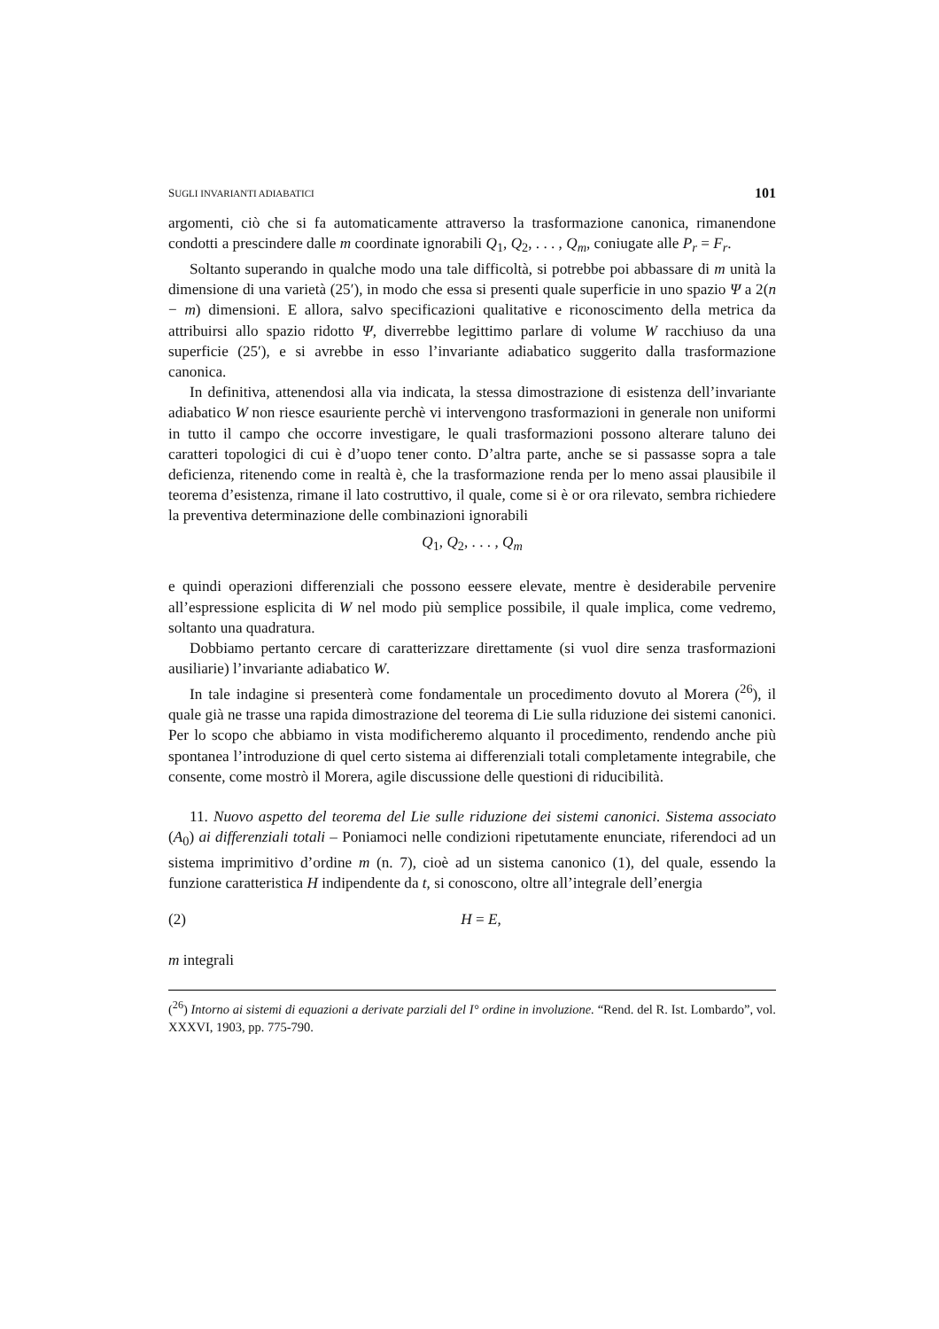SUGLI INVARIANTI ADIABATICI 101
argomenti, ciò che si fa automaticamente attraverso la trasformazione canonica, rimanendone condotti a prescindere dalle m coordinate ignorabili Q<sub>1</sub>, Q<sub>2</sub>, . . . , Q<sub>m</sub>, coniugate alle P<sub>r</sub> = F<sub>r</sub>.
Soltanto superando in qualche modo una tale difficoltà, si potrebbe poi abbassare di m unità la dimensione di una varietà (25′), in modo che essa si presenti quale superficie in uno spazio Ψ a 2(n − m) dimensioni. E allora, salvo specificazioni qualitative e riconoscimento della metrica da attribuirsi allo spazio ridotto Ψ, diverrebbe legittimo parlare di volume W racchiuso da una superficie (25′), e si avrebbe in esso l’invariante adiabatico suggerito dalla trasformazione canonica.
In definitiva, attenendosi alla via indicata, la stessa dimostrazione di esistenza dell’invariante adiabatico W non riesce esauriente perchè vi intervengono trasformazioni in generale non uniformi in tutto il campo che occorre investigare, le quali trasformazioni possono alterare taluno dei caratteri topologici di cui è d’uopo tener conto. D’altra parte, anche se si passasse sopra a tale deficienza, ritenendo come in realtà è, che la trasformazione renda per lo meno assai plausibile il teorema d’esistenza, rimane il lato costruttivo, il quale, come si è or ora rilevato, sembra richiedere la preventiva determinazione delle combinazioni ignorabili
Q<sub>1</sub>, Q<sub>2</sub>, . . . , Q<sub>m</sub>
e quindi operazioni differenziali che possono eessere elevate, mentre è desiderabile pervenire all’espressione esplicita di W nel modo più semplice possibile, il quale implica, come vedremo, soltanto una quadratura.
Dobbiamo pertanto cercare di caratterizzare direttamente (si vuol dire senza trasformazioni ausiliarie) l’invariante adiabatico W.
In tale indagine si presenterà come fondamentale un procedimento dovuto al Morera (<sup>26</sup>), il quale già ne trasse una rapida dimostrazione del teorema di Lie sulla riduzione dei sistemi canonici. Per lo scopo che abbiamo in vista modificheremo alquanto il procedimento, rendendo anche più spontanea l’introduzione di quel certo sistema ai differenziali totali completamente integrabile, che consente, come mostrò il Morera, agile discussione delle questioni di riducibilità.
11. Nuovo aspetto del teorema del Lie sulle riduzione dei sistemi canonici. Sistema associato (A<sub>0</sub>) ai differenziali totali – Poniamoci nelle condizioni ripetutamente enunciate, riferendoci ad un sistema imprimitivo d’ordine m (n. 7), cioè ad un sistema canonico (1), del quale, essendo la funzione caratteristica H indipendente da t, si conoscono, oltre all’integrale dell’energia
(2) H = E,
m integrali
(<sup>26</sup>) Intorno ai sistemi di equazioni a derivate parziali del I° ordine in involuzione. “Rend. del R. Ist. Lombardo”, vol. XXXVI, 1903, pp. 775-790.